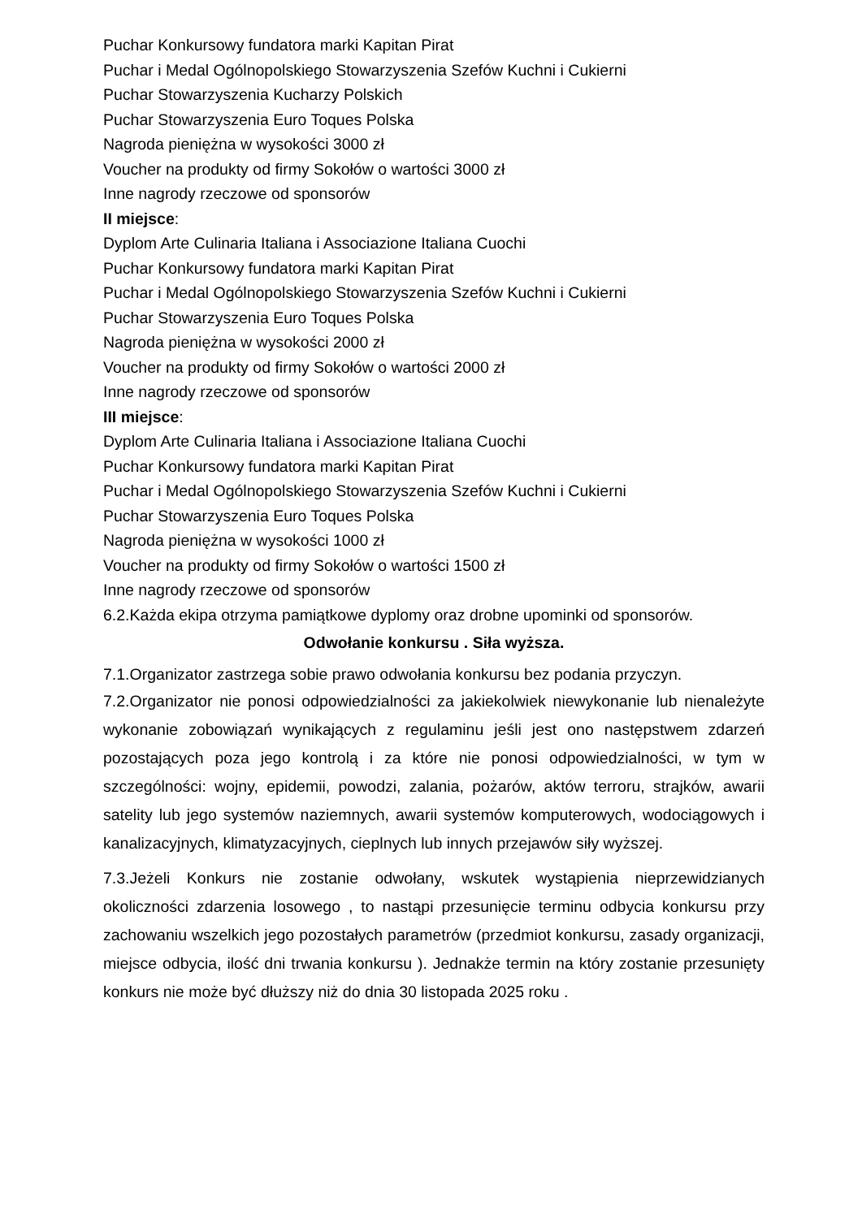Puchar Konkursowy fundatora marki Kapitan Pirat
Puchar i Medal Ogólnopolskiego Stowarzyszenia Szefów Kuchni i Cukierni
Puchar Stowarzyszenia Kucharzy Polskich
Puchar Stowarzyszenia Euro Toques Polska
Nagroda pieniężna w wysokości 3000 zł
Voucher na produkty od firmy Sokołów o wartości 3000 zł
Inne nagrody rzeczowe od sponsorów
II miejsce:
Dyplom Arte Culinaria Italiana i Associazione Italiana Cuochi
Puchar Konkursowy fundatora marki Kapitan Pirat
Puchar i Medal Ogólnopolskiego Stowarzyszenia Szefów Kuchni i Cukierni
Puchar Stowarzyszenia Euro Toques Polska
Nagroda pieniężna w wysokości 2000 zł
Voucher na produkty od firmy Sokołów o wartości 2000 zł
Inne nagrody rzeczowe od sponsorów
III miejsce:
Dyplom Arte Culinaria Italiana i Associazione Italiana Cuochi
Puchar Konkursowy fundatora marki Kapitan Pirat
Puchar i Medal Ogólnopolskiego Stowarzyszenia Szefów Kuchni i Cukierni
Puchar Stowarzyszenia Euro Toques Polska
Nagroda pieniężna w wysokości 1000 zł
Voucher na produkty od firmy Sokołów o wartości 1500 zł
Inne nagrody rzeczowe od sponsorów
6.2.Każda ekipa otrzyma pamiątkowe dyplomy oraz drobne upominki od sponsorów.
Odwołanie konkursu . Siła wyższa.
7.1.Organizator zastrzega sobie prawo odwołania konkursu bez podania przyczyn.
7.2.Organizator nie ponosi odpowiedzialności za jakiekolwiek niewykonanie lub nienależyte wykonanie zobowiązań wynikających z regulaminu jeśli jest ono następstwem zdarzeń pozostających poza jego kontrolą i za które nie ponosi odpowiedzialności, w tym w szczególności: wojny, epidemii, powodzi, zalania, pożarów, aktów terroru, strajków, awarii satelity lub jego systemów naziemnych, awarii systemów komputerowych, wodociągowych i kanalizacyjnych, klimatyzacyjnych, cieplnych lub innych przejawów siły wyższej.
7.3.Jeżeli Konkurs nie zostanie odwołany, wskutek wystąpienia nieprzewidzianych okoliczności zdarzenia losowego , to nastąpi przesunięcie terminu odbycia konkursu przy zachowaniu wszelkich jego pozostałych parametrów (przedmiot konkursu, zasady organizacji, miejsce odbycia, ilość dni trwania konkursu ). Jednakże termin na który zostanie przesunięty konkurs nie może być dłuższy niż do dnia 30 listopada 2025 roku .